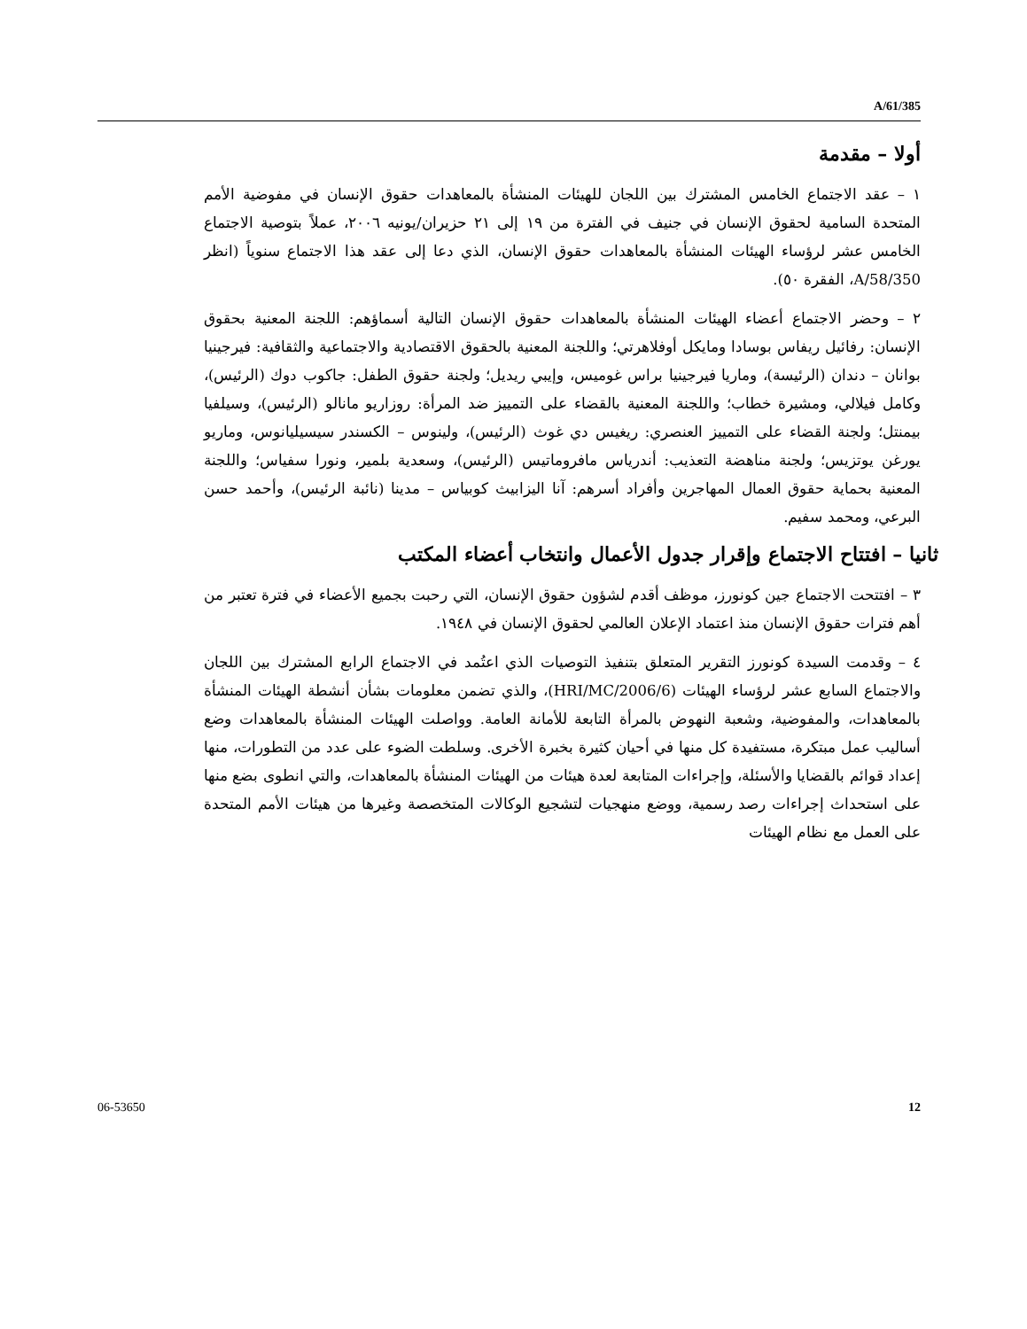A/61/385
أولا – مقدمة
١ – عقد الاجتماع الخامس المشترك بين اللجان للهيئات المنشأة بالمعاهدات حقوق الإنسان في مفوضية الأمم المتحدة السامية لحقوق الإنسان في جنيف في الفترة من ١٩ إلى ٢١ حزيران/يونيه ٢٠٠٦، عملاً بتوصية الاجتماع الخامس عشر لرؤساء الهيئات المنشأة بالمعاهدات حقوق الإنسان، الذي دعا إلى عقد هذا الاجتماع سنوياً (انظر A/58/350، الفقرة ٥٠).
٢ – وحضر الاجتماع أعضاء الهيئات المنشأة بالمعاهدات حقوق الإنسان التالية أسماؤهم: اللجنة المعنية بحقوق الإنسان: رفائيل ريفاس بوسادا ومايكل أوفلاهرتي؛ واللجنة المعنية بالحقوق الاقتصادية والاجتماعية والثقافية: فيرجينيا بوانان – دندان (الرئيسة)، وماريا فيرجينيا براس غوميس، وإيبي ريديل؛ ولجنة حقوق الطفل: جاكوب دوك (الرئيس)، وكامل فيلالي، ومشيرة خطاب؛ واللجنة المعنية بالقضاء على التمييز ضد المرأة: روزاريو مانالو (الرئيس)، وسيلفيا بيمنتل؛ ولجنة القضاء على التمييز العنصري: ريغيس دي غوث (الرئيس)، ولينوس – الكسندر سيسيليانوس، وماريو يورغن يوتزيس؛ ولجنة مناهضة التعذيب: أندرياس مافروماتيس (الرئيس)، وسعدية بلمير، ونورا سفياس؛ واللجنة المعنية بحماية حقوق العمال المهاجرين وأفراد أسرهم: آنا اليزابيث كوبياس – مدينا (نائبة الرئيس)، وأحمد حسن البرعي، ومحمد سفيم.
ثانيا – افتتاح الاجتماع وإقرار جدول الأعمال وانتخاب أعضاء المكتب
٣ – افتتحت الاجتماع جين كونورز، موظف أقدم لشؤون حقوق الإنسان، التي رحبت بجميع الأعضاء في فترة تعتبر من أهم فترات حقوق الإنسان منذ اعتماد الإعلان العالمي لحقوق الإنسان في ١٩٤٨.
٤ – وقدمت السيدة كونورز التقرير المتعلق بتنفيذ التوصيات الذي اعتُمد في الاجتماع الرابع المشترك بين اللجان والاجتماع السابع عشر لرؤساء الهيئات (HRI/MC/2006/6)، والذي تضمن معلومات بشأن أنشطة الهيئات المنشأة بالمعاهدات، والمفوضية، وشعبة النهوض بالمرأة التابعة للأمانة العامة. وواصلت الهيئات المنشأة بالمعاهدات وضع أساليب عمل مبتكرة، مستفيدة كل منها في أحيان كثيرة بخبرة الأخرى. وسلطت الضوء على عدد من التطورات، منها إعداد قوائم بالقضايا والأسئلة، وإجراءات المتابعة لعدة هيئات من الهيئات المنشأة بالمعاهدات، والتي انطوى بضع منها على استحداث إجراءات رصد رسمية، ووضع منهجيات لتشجيع الوكالات المتخصصة وغيرها من هيئات الأمم المتحدة على العمل مع نظام الهيئات
06-53650 12